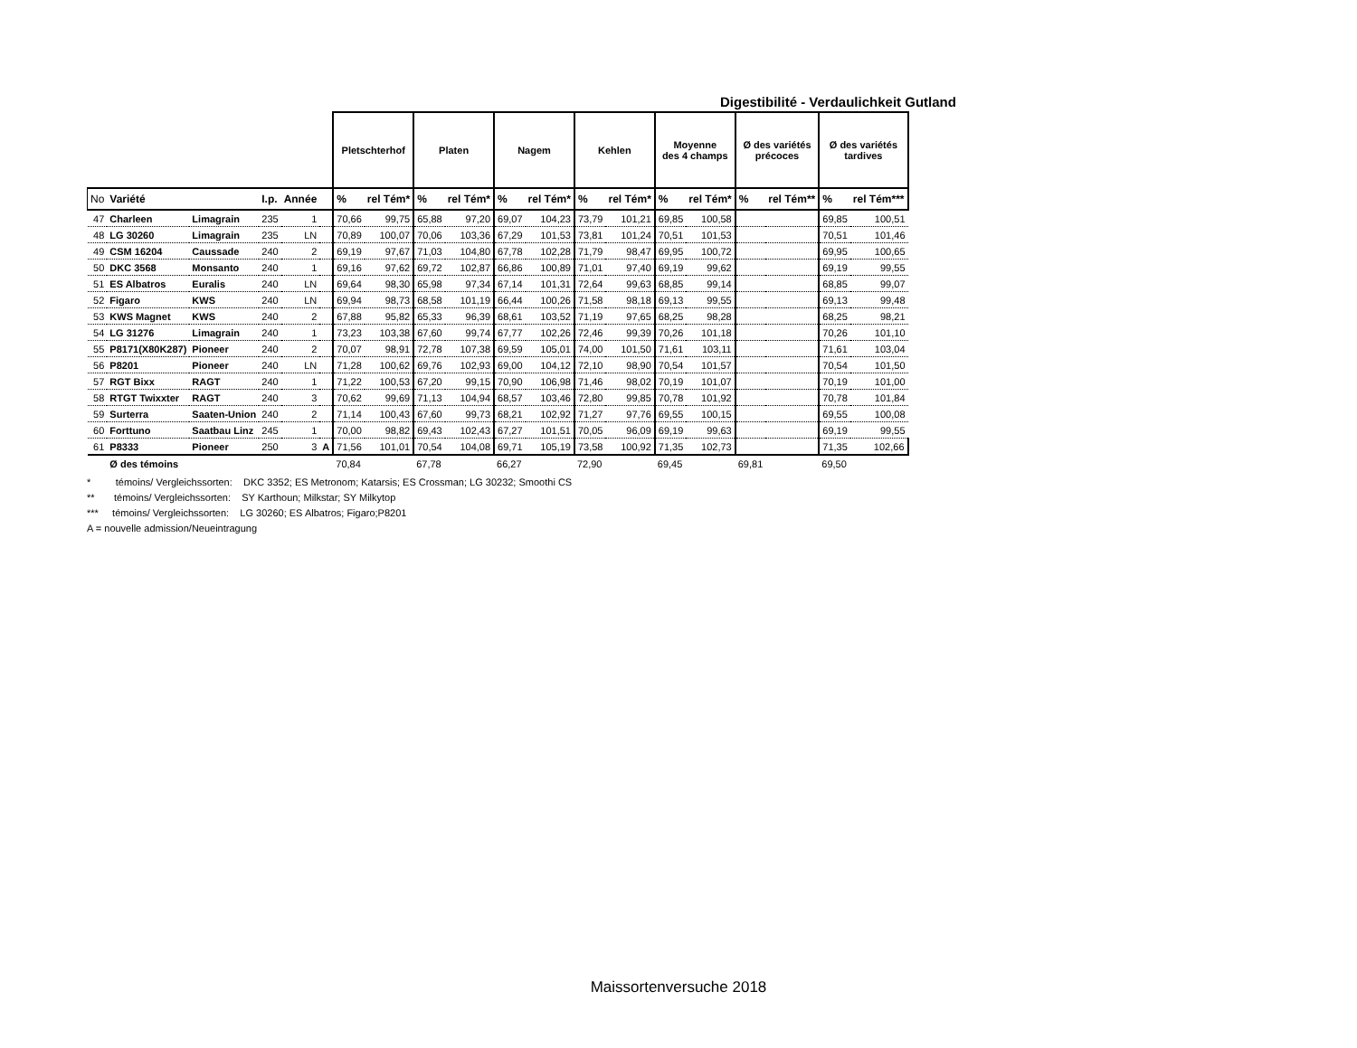Digestibilité - Verdaulichkeit Gutland
| | | | | | | Pletschterhof | | Platen | | Nagem | | Kehlen | | Moyenne des 4 champs | | Ø des variétés précoces | | Ø des variétés tardives | |
| --- | --- | --- | --- | --- | --- | --- | --- | --- | --- | --- | --- | --- | --- | --- | --- | --- | --- | --- | --- |
| No | Variété | | I.p. | Année | | % | rel Tém* | % | rel Tém* | % | rel Tém* | % | rel Tém* | % | rel Tém* | % | rel Tém** | % | rel Tém*** |
| 47 | Charleen | Limagrain | 235 | 1 | | 70,66 | 99,75 | 65,88 | 97,20 | 69,07 | 104,23 | 73,79 | 101,21 | 69,85 | 100,58 | | | 69,85 | 100,51 |
| 48 | LG 30260 | Limagrain | 235 | LN | | 70,89 | 100,07 | 70,06 | 103,36 | 67,29 | 101,53 | 73,81 | 101,24 | 70,51 | 101,53 | | | 70,51 | 101,46 |
| 49 | CSM 16204 | Caussade | 240 | 2 | | 69,19 | 97,67 | 71,03 | 104,80 | 67,78 | 102,28 | 71,79 | 98,47 | 69,95 | 100,72 | | | 69,95 | 100,65 |
| 50 | DKC 3568 | Monsanto | 240 | 1 | | 69,16 | 97,62 | 69,72 | 102,87 | 66,86 | 100,89 | 71,01 | 97,40 | 69,19 | 99,62 | | | 69,19 | 99,55 |
| 51 | ES Albatros | Euralis | 240 | LN | | 69,64 | 98,30 | 65,98 | 97,34 | 67,14 | 101,31 | 72,64 | 99,63 | 68,85 | 99,14 | | | 68,85 | 99,07 |
| 52 | Figaro | KWS | 240 | LN | | 69,94 | 98,73 | 68,58 | 101,19 | 66,44 | 100,26 | 71,58 | 98,18 | 69,13 | 99,55 | | | 69,13 | 99,48 |
| 53 | KWS Magnet | KWS | 240 | 2 | | 67,88 | 95,82 | 65,33 | 96,39 | 68,61 | 103,52 | 71,19 | 97,65 | 68,25 | 98,28 | | | 68,25 | 98,21 |
| 54 | LG 31276 | Limagrain | 240 | 1 | | 73,23 | 103,38 | 67,60 | 99,74 | 67,77 | 102,26 | 72,46 | 99,39 | 70,26 | 101,18 | | | 70,26 | 101,10 |
| 55 | P8171(X80K287) | Pioneer | 240 | 2 | | 70,07 | 98,91 | 72,78 | 107,38 | 69,59 | 105,01 | 74,00 | 101,50 | 71,61 | 103,11 | | | 71,61 | 103,04 |
| 56 | P8201 | Pioneer | 240 | LN | | 71,28 | 100,62 | 69,76 | 102,93 | 69,00 | 104,12 | 72,10 | 98,90 | 70,54 | 101,57 | | | 70,54 | 101,50 |
| 57 | RGT Bixx | RAGT | 240 | 1 | | 71,22 | 100,53 | 67,20 | 99,15 | 70,90 | 106,98 | 71,46 | 98,02 | 70,19 | 101,07 | | | 70,19 | 101,00 |
| 58 | RTGT Twixxter | RAGT | 240 | 3 | | 70,62 | 99,69 | 71,13 | 104,94 | 68,57 | 103,46 | 72,80 | 99,85 | 70,78 | 101,92 | | | 70,78 | 101,84 |
| 59 | Surterra | Saaten-Union | 240 | 2 | | 71,14 | 100,43 | 67,60 | 99,73 | 68,21 | 102,92 | 71,27 | 97,76 | 69,55 | 100,15 | | | 69,55 | 100,08 |
| 60 | Forttuno | Saatbau Linz | 245 | 1 | | 70,00 | 98,82 | 69,43 | 102,43 | 67,27 | 101,51 | 70,05 | 96,09 | 69,19 | 99,63 | | | 69,19 | 99,55 |
| 61 | P8333 | Pioneer | 250 | 3 | A | 71,56 | 101,01 | 70,54 | 104,08 | 69,71 | 105,19 | 73,58 | 100,92 | 71,35 | 102,73 | | | 71,35 | 102,66 |
| | Ø des témoins | | | | | 70,84 | | 67,78 | | 66,27 | | 72,90 | | 69,45 | | 69,81 | | 69,50 | |
* témoins/ Vergleichssorten: DKC 3352; ES Metronom; Katarsis; ES Crossman; LG 30232; Smoothi CS
** témoins/ Vergleichssorten: SY Karthoun; Milkstar; SY Milkytop
*** témoins/ Vergleichssorten: LG 30260; ES Albatros; Figaro;P8201
A = nouvelle admission/Neueintragung
Maissortenversuche 2018